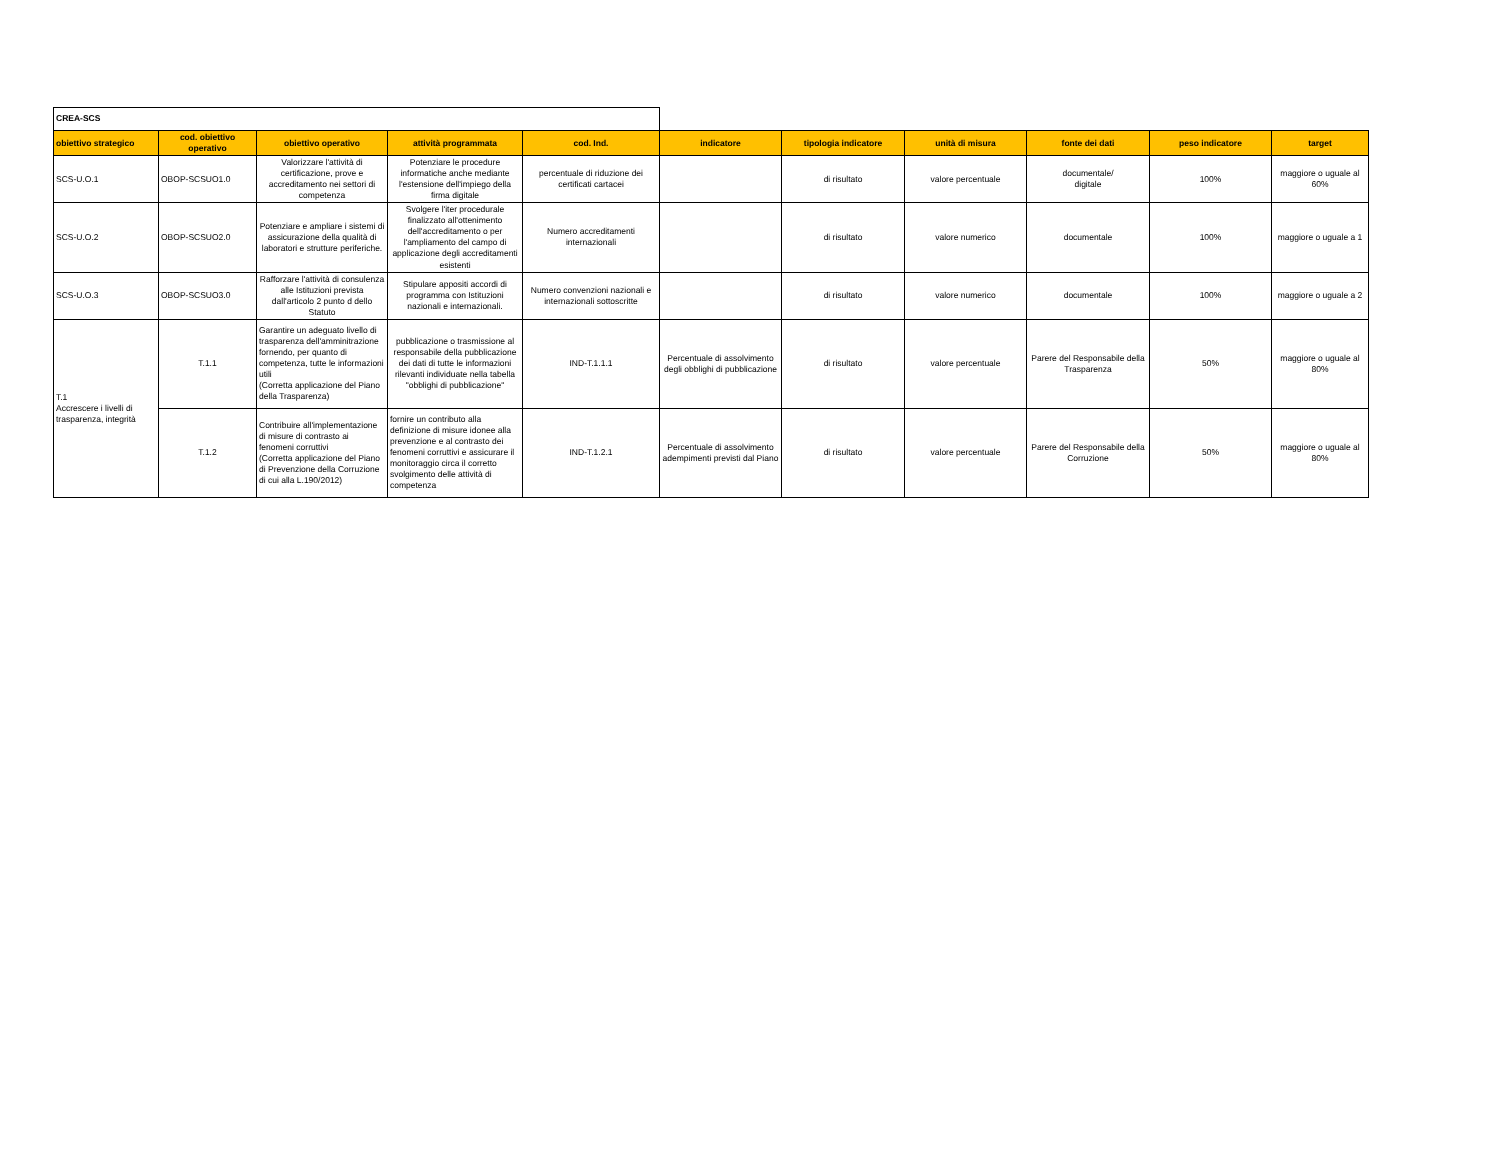| CREA-SCS | | | | | | | | | | |
| obiettivo strategico | cod. obiettivo operativo | obiettivo operativo | attività programmata | cod. Ind. | indicatore | tipologia indicatore | unità di misura | fonte dei dati | peso indicatore | target |
| SCS-U.O.1 | OBOP-SCSUO1.0 | Valorizzare l'attività di certificazione, prove e accreditamento nei settori di competenza | Potenziare le procedure informatiche anche mediante l'estensione dell'impiego della firma digitale | percentuale di riduzione dei certificati cartacei | | di risultato | valore percentuale | documentale/ digitale | 100% | maggiore o uguale al 60% |
| SCS-U.O.2 | OBOP-SCSUO2.0 | Potenziare e ampliare i sistemi di assicurazione della qualità di laboratori e strutture periferiche. | Svolgere l'iter procedurale finalizzato all'ottenimento dell'accreditamento o per l'ampliamento del campo di applicazione degli accreditamenti esistenti | Numero accreditamenti internazionali | | di risultato | valore numerico | documentale | 100% | maggiore o uguale a 1 |
| SCS-U.O.3 | OBOP-SCSUO3.0 | Rafforzare l'attività di consulenza alle Istituzioni prevista dall'articolo 2 punto d dello Statuto | Stipulare appositi accordi di programma con Istituzioni nazionali e internazionali. | Numero convenzioni nazionali e internazionali sottoscritte | | di risultato | valore numerico | documentale | 100% | maggiore o uguale a 2 |
| T.1 Accrescere i livelli di trasparenza, integrità | T.1.1 | Garantire un adeguato livello di trasparenza dell'amminitrazione fornendo, per quanto di competenza, tutte le informazioni utili (Corretta applicazione del Piano della Trasparenza) | pubblicazione o trasmissione al responsabile della pubblicazione dei dati di tutte le informazioni rilevanti individuate nella tabella "obblighi di pubblicazione" | IND-T.1.1.1 | Percentuale di assolvimento degli obblighi di pubblicazione | di risultato | valore percentuale | Parere del Responsabile della Trasparenza | 50% | maggiore o uguale al 80% |
| | T.1.2 | Contribuire all'implementazione di misure di contrasto ai fenomeni corruttivi (Corretta applicazione del Piano di Prevenzione della Corruzione di cui alla L.190/2012) | fornire un contributo alla definizione di misure idonee alla prevenzione e al contrasto dei fenomeni corruttivi e assicurare il monitoraggio circa il corretto svolgimento delle attività di competenza | IND-T.1.2.1 | Percentuale di assolvimento adempimenti previsti dal Piano | di risultato | valore percentuale | Parere del Responsabile della Corruzione | 50% | maggiore o uguale al 80% |